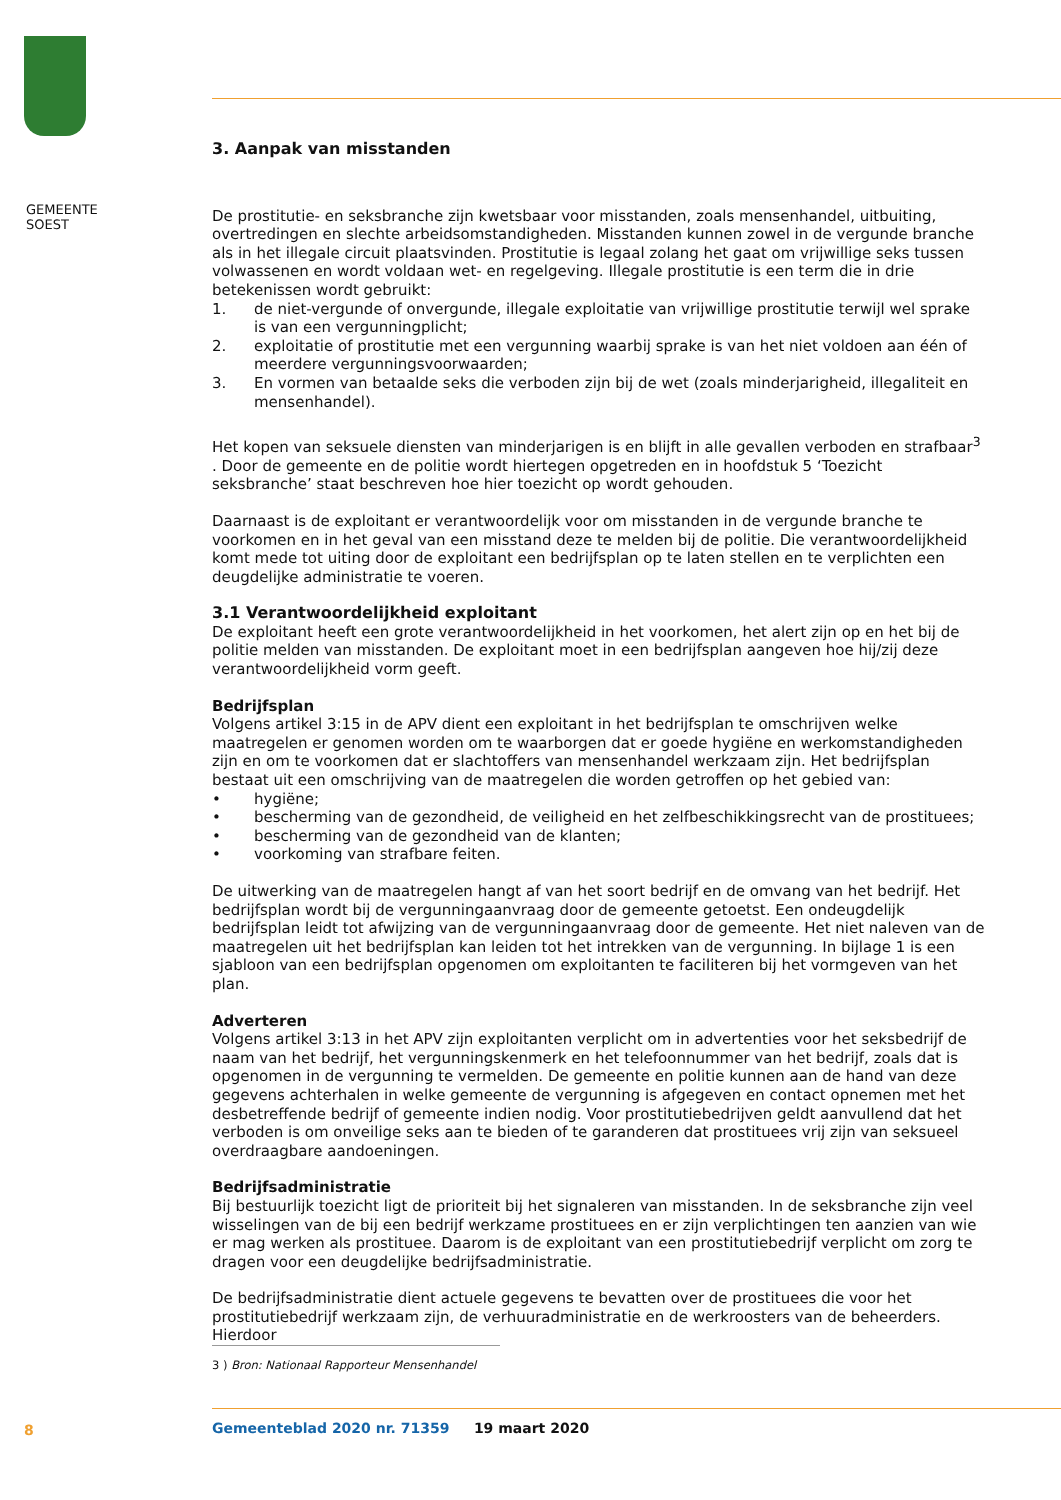GEMEENTE
SOEST
3. Aanpak van misstanden
De prostitutie- en seksbranche zijn kwetsbaar voor misstanden, zoals mensenhandel, uitbuiting, overtredingen en slechte arbeidsomstandigheden. Misstanden kunnen zowel in de vergunde branche als in het illegale circuit plaatsvinden. Prostitutie is legaal zolang het gaat om vrijwillige seks tussen volwassenen en wordt voldaan wet- en regelgeving. Illegale prostitutie is een term die in drie betekenissen wordt gebruikt:
1. de niet-vergunde of onvergunde, illegale exploitatie van vrijwillige prostitutie terwijl wel sprake is van een vergunningplicht;
2. exploitatie of prostitutie met een vergunning waarbij sprake is van het niet voldoen aan één of meerdere vergunningsvoorwaarden;
3. En vormen van betaalde seks die verboden zijn bij de wet (zoals minderjarigheid, illegaliteit en mensenhandel).
Het kopen van seksuele diensten van minderjarigen is en blijft in alle gevallen verboden en strafbaar<sup>3</sup> . Door de gemeente en de politie wordt hiertegen opgetreden en in hoofdstuk 5 ‘Toezicht seksbranche’ staat beschreven hoe hier toezicht op wordt gehouden.
Daarnaast is de exploitant er verantwoordelijk voor om misstanden in de vergunde branche te voorkomen en in het geval van een misstand deze te melden bij de politie. Die verantwoordelijkheid komt mede tot uiting door de exploitant een bedrijfsplan op te laten stellen en te verplichten een deugdelijke administratie te voeren.
3.1 Verantwoordelijkheid exploitant
De exploitant heeft een grote verantwoordelijkheid in het voorkomen, het alert zijn op en het bij de politie melden van misstanden. De exploitant moet in een bedrijfsplan aangeven hoe hij/zij deze verantwoordelijkheid vorm geeft.
Bedrijfsplan
Volgens artikel 3:15 in de APV dient een exploitant in het bedrijfsplan te omschrijven welke maatregelen er genomen worden om te waarborgen dat er goede hygiëne en werkomstandigheden zijn en om te voorkomen dat er slachtoffers van mensenhandel werkzaam zijn. Het bedrijfsplan bestaat uit een omschrijving van de maatregelen die worden getroffen op het gebied van:
• hygiëne;
• bescherming van de gezondheid, de veiligheid en het zelfbeschikkingsrecht van de prostituees;
• bescherming van de gezondheid van de klanten;
• voorkoming van strafbare feiten.
De uitwerking van de maatregelen hangt af van het soort bedrijf en de omvang van het bedrijf. Het bedrijfsplan wordt bij de vergunningaanvraag door de gemeente getoetst. Een ondeugdelijk bedrijfsplan leidt tot afwijzing van de vergunningaanvraag door de gemeente. Het niet naleven van de maatregelen uit het bedrijfsplan kan leiden tot het intrekken van de vergunning. In bijlage 1 is een sjabloon van een bedrijfsplan opgenomen om exploitanten te faciliteren bij het vormgeven van het plan.
Adverteren
Volgens artikel 3:13 in het APV zijn exploitanten verplicht om in advertenties voor het seksbedrijf de naam van het bedrijf, het vergunningskenmerk en het telefoonnummer van het bedrijf, zoals dat is opgenomen in de vergunning te vermelden. De gemeente en politie kunnen aan de hand van deze gegevens achterhalen in welke gemeente de vergunning is afgegeven en contact opnemen met het desbetreffende bedrijf of gemeente indien nodig. Voor prostitutiebedrijven geldt aanvullend dat het verboden is om onveilige seks aan te bieden of te garanderen dat prostituees vrij zijn van seksueel overdraagbare aandoeningen.
Bedrijfsadministratie
Bij bestuurlijk toezicht ligt de prioriteit bij het signaleren van misstanden. In de seksbranche zijn veel wisselingen van de bij een bedrijf werkzame prostituees en er zijn verplichtingen ten aanzien van wie er mag werken als prostituee. Daarom is de exploitant van een prostitutiebedrijf verplicht om zorg te dragen voor een deugdelijke bedrijfsadministratie.
De bedrijfsadministratie dient actuele gegevens te bevatten over de prostituees die voor het prostitutiebedrijf werkzaam zijn, de verhuuradministratie en de werkroosters van de beheerders. Hierdoor
3 ) Bron: Nationaal Rapporteur Mensenhandel
8
Gemeenteblad 2020 nr. 71359 19 maart 2020